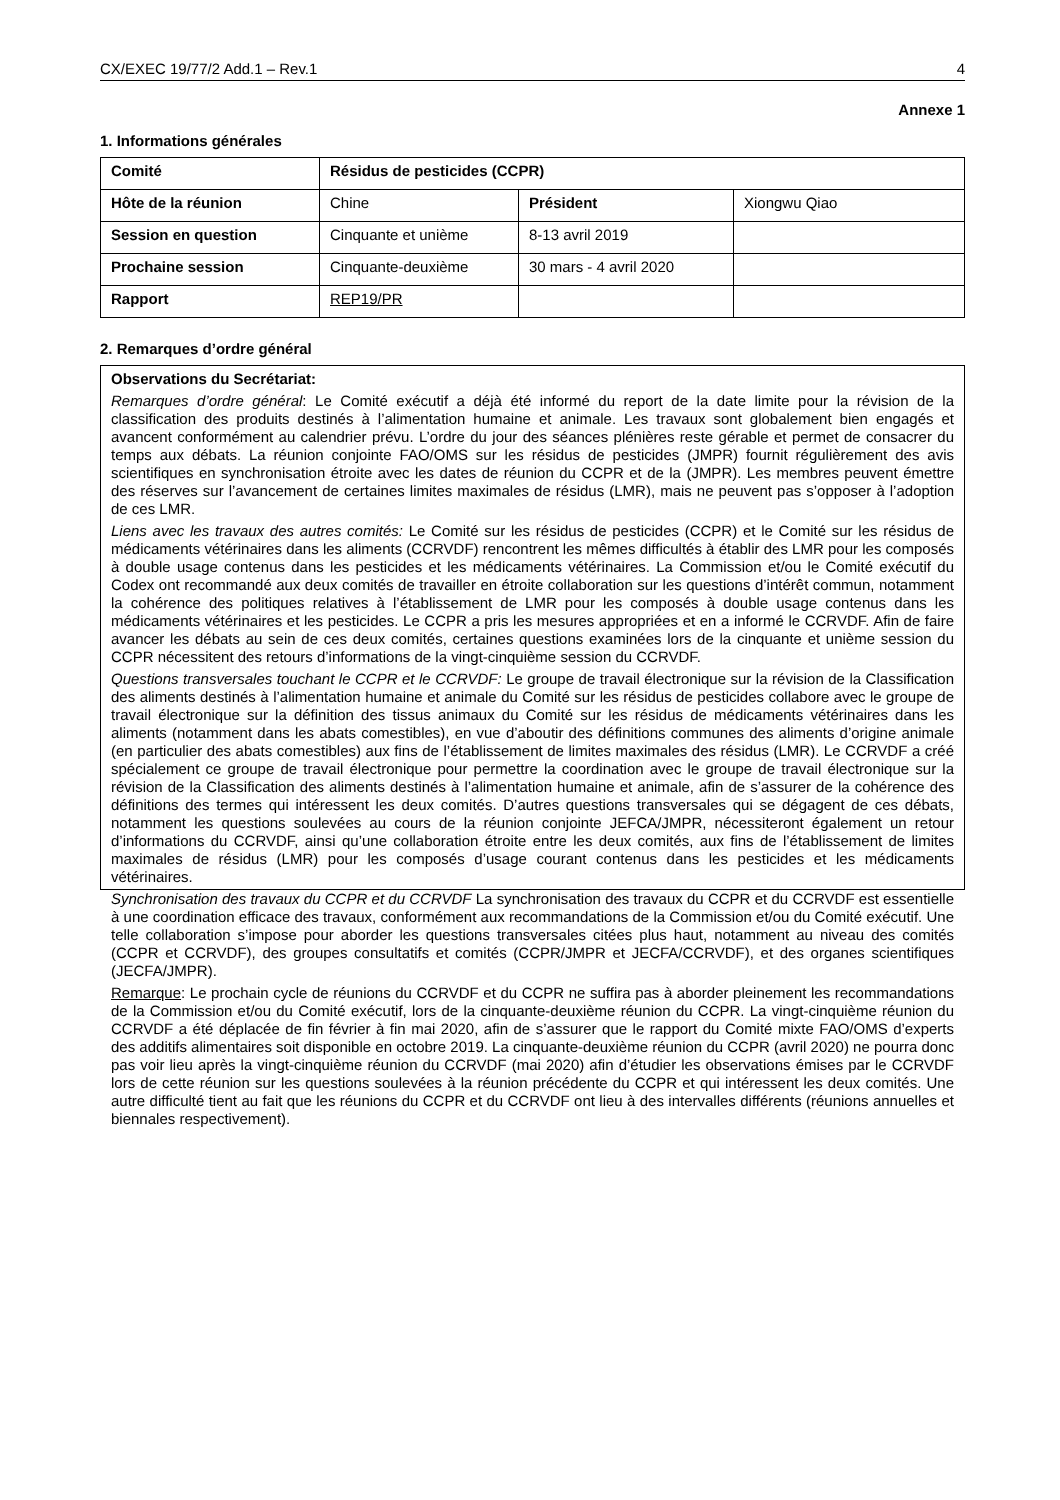CX/EXEC 19/77/2 Add.1 – Rev.1 4
Annexe 1
1. Informations générales
| Comité | Résidus de pesticides (CCPR) | | |
| Hôte de la réunion | Chine | Président | Xiongwu Qiao |
| Session en question | Cinquante et unième | 8-13 avril 2019 | |
| Prochaine session | Cinquante-deuxième | 30 mars - 4 avril 2020 | |
| Rapport | REP19/PR | | |
2. Remarques d’ordre général
Observations du Secrétariat:
Remarques d’ordre général: Le Comité exécutif a déjà été informé du report de la date limite pour la révision de la classification des produits destinés à l’alimentation humaine et animale. Les travaux sont globalement bien engagés et avancent conformément au calendrier prévu. L’ordre du jour des séances plénières reste gérable et permet de consacrer du temps aux débats. La réunion conjointe FAO/OMS sur les résidus de pesticides (JMPR) fournit régulièrement des avis scientifiques en synchronisation étroite avec les dates de réunion du CCPR et de la (JMPR). Les membres peuvent émettre des réserves sur l’avancement de certaines limites maximales de résidus (LMR), mais ne peuvent pas s’opposer à l’adoption de ces LMR.
Liens avec les travaux des autres comités: Le Comité sur les résidus de pesticides (CCPR) et le Comité sur les résidus de médicaments vétérinaires dans les aliments (CCRVDF) rencontrent les mêmes difficultés à établir des LMR pour les composés à double usage contenus dans les pesticides et les médicaments vétérinaires. La Commission et/ou le Comité exécutif du Codex ont recommandé aux deux comités de travailler en étroite collaboration sur les questions d’intérêt commun, notamment la cohérence des politiques relatives à l’établissement de LMR pour les composés à double usage contenus dans les médicaments vétérinaires et les pesticides. Le CCPR a pris les mesures appropriées et en a informé le CCRVDF. Afin de faire avancer les débats au sein de ces deux comités, certaines questions examinées lors de la cinquante et unième session du CCPR nécessitent des retours d’informations de la vingt-cinquième session du CCRVDF.
Questions transversales touchant le CCPR et le CCRVDF: Le groupe de travail électronique sur la révision de la Classification des aliments destinés à l’alimentation humaine et animale du Comité sur les résidus de pesticides collabore avec le groupe de travail électronique sur la définition des tissus animaux du Comité sur les résidus de médicaments vétérinaires dans les aliments (notamment dans les abats comestibles), en vue d’aboutir des définitions communes des aliments d’origine animale (en particulier des abats comestibles) aux fins de l’établissement de limites maximales des résidus (LMR). Le CCRVDF a créé spécialement ce groupe de travail électronique pour permettre la coordination avec le groupe de travail électronique sur la révision de la Classification des aliments destinés à l’alimentation humaine et animale, afin de s’assurer de la cohérence des définitions des termes qui intéressent les deux comités. D’autres questions transversales qui se dégagent de ces débats, notamment les questions soulevées au cours de la réunion conjointe JEFCA/JMPR, nécessiteront également un retour d’informations du CCRVDF, ainsi qu’une collaboration étroite entre les deux comités, aux fins de l’établissement de limites maximales de résidus (LMR) pour les composés d’usage courant contenus dans les pesticides et les médicaments vétérinaires.
Synchronisation des travaux du CCPR et du CCRVDF La synchronisation des travaux du CCPR et du CCRVDF est essentielle à une coordination efficace des travaux, conformément aux recommandations de la Commission et/ou du Comité exécutif. Une telle collaboration s’impose pour aborder les questions transversales citées plus haut, notamment au niveau des comités (CCPR et CCRVDF), des groupes consultatifs et comités (CCPR/JMPR et JECFA/CCRVDF), et des organes scientifiques (JECFA/JMPR).
Remarque: Le prochain cycle de réunions du CCRVDF et du CCPR ne suffira pas à aborder pleinement les recommandations de la Commission et/ou du Comité exécutif, lors de la cinquante-deuxième réunion du CCPR. La vingt-cinquième réunion du CCRVDF a été déplacée de fin février à fin mai 2020, afin de s’assurer que le rapport du Comité mixte FAO/OMS d’experts des additifs alimentaires soit disponible en octobre 2019. La cinquante-deuxième réunion du CCPR (avril 2020) ne pourra donc pas voir lieu après la vingt-cinquième réunion du CCRVDF (mai 2020) afin d’étudier les observations émises par le CCRVDF lors de cette réunion sur les questions soulevées à la réunion précédente du CCPR et qui intéressent les deux comités. Une autre difficulté tient au fait que les réunions du CCPR et du CCRVDF ont lieu à des intervalles différents (réunions annuelles et biennales respectivement).